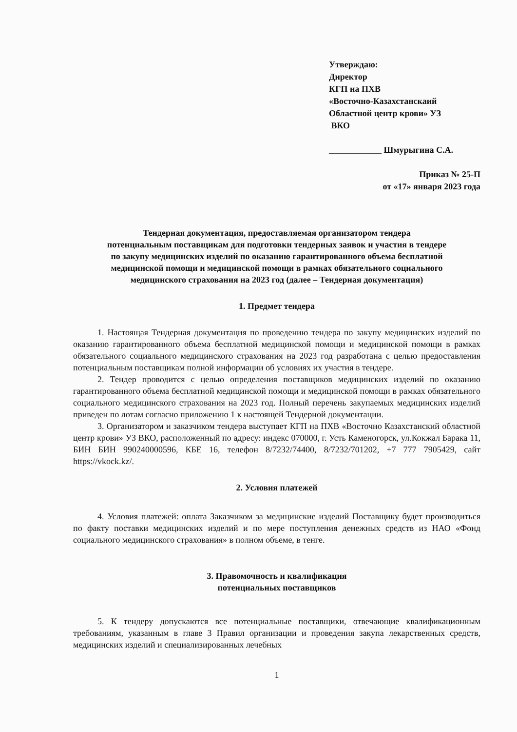Утверждаю:
Директор
КГП на ПХВ
«Восточно-Казахстанскаий
Областной центр крови» УЗ
ВКО
____________ Шмурыгина С.А.
Приказ № 25-П
от «17» января 2023 года
Тендерная документация, предоставляемая организатором тендера
потенциальным поставщикам для подготовки тендерных заявок и участия в тендере
по закупу медицинских изделий по оказанию гарантированного объема бесплатной
медицинской помощи и медицинской помощи в рамках обязательного социального
медицинского страхования на 2023 год (далее – Тендерная документация)
1. Предмет тендера
1. Настоящая Тендерная документация по проведению тендера по закупу медицинских изделий по оказанию гарантированного объема бесплатной медицинской помощи и медицинской помощи в рамках обязательного социального медицинского страхования на 2023 год разработана с целью предоставления потенциальным поставщикам полной информации об условиях их участия в тендере.
2. Тендер проводится с целью определения поставщиков медицинских изделий по оказанию гарантированного объема бесплатной медицинской помощи и медицинской помощи в рамках обязательного социального медицинского страхования на 2023 год. Полный перечень закупаемых медицинских изделий приведен по лотам согласно приложению 1 к настоящей Тендерной документации.
3. Организатором и заказчиком тендера выступает КГП на ПХВ «Восточно Казахстанский областной центр крови» УЗ ВКО, расположенный по адресу: индекс 070000, г. Усть Каменогорск, ул.Кокжал Барака 11, БИН БИН 990240000596, КБЕ 16, телефон 8/7232/74400, 8/7232/701202, +7 777 7905429, сайт https://vkock.kz/.
2. Условия платежей
4. Условия платежей: оплата Заказчиком за медицинские изделий Поставщику будет производиться по факту поставки медицинских изделий и по мере поступления денежных средств из НАО «Фонд социального медицинского страхования» в полном объеме, в тенге.
3. Правомочность и квалификация
потенциальных поставщиков
5. К тендеру допускаются все потенциальные поставщики, отвечающие квалификационным требованиям, указанным в главе 3 Правил организации и проведения закупа лекарственных средств, медицинских изделий и специализированных лечебных
1